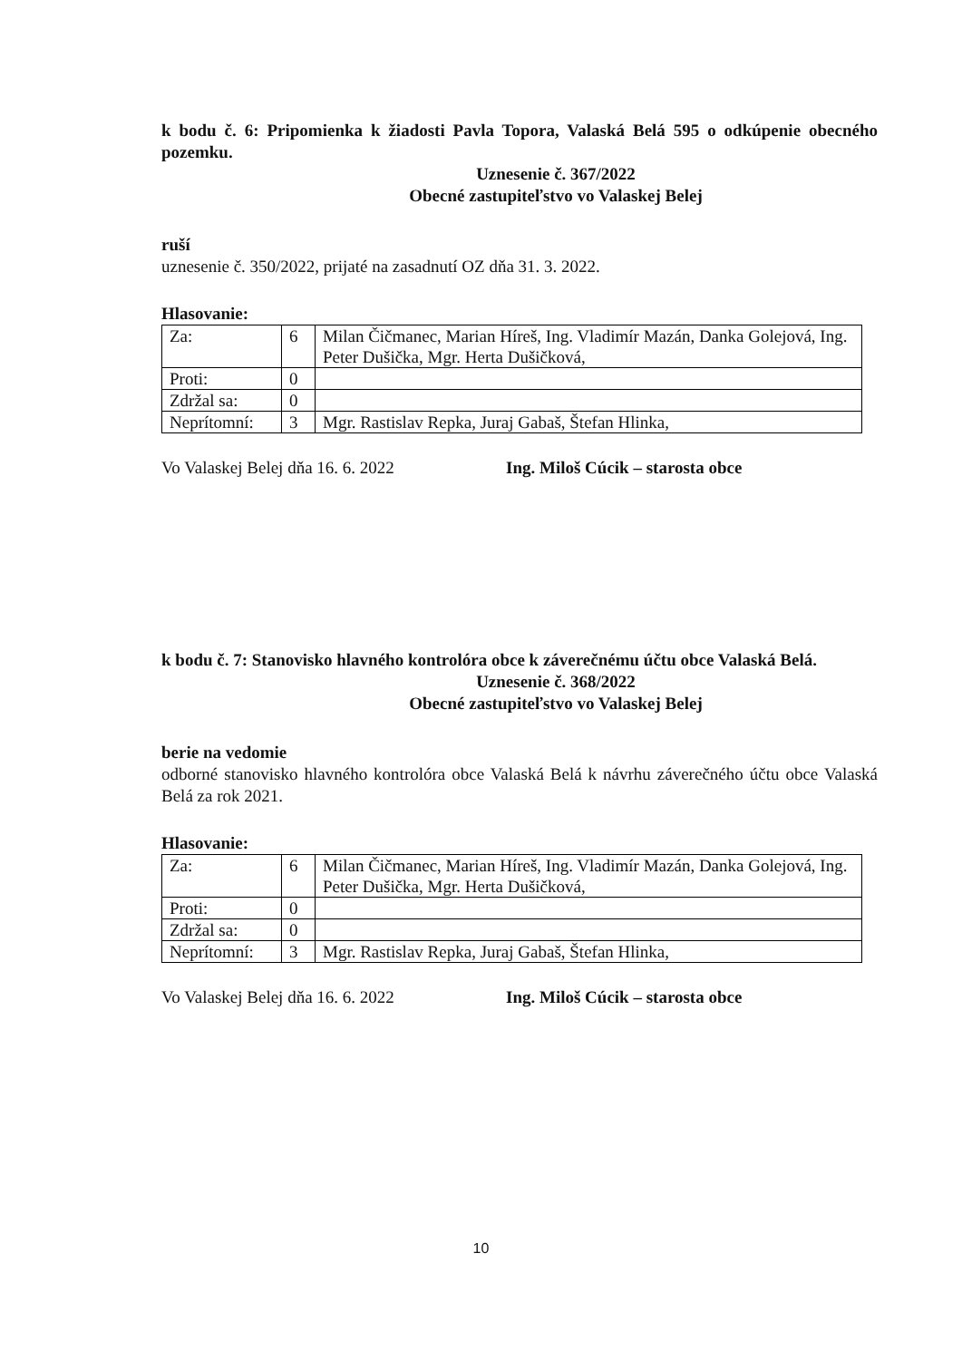k bodu č. 6: Pripomienka k žiadosti Pavla Topora, Valaská Belá 595 o odkúpenie obecného pozemku.
Uznesenie č. 367/2022
Obecné zastupiteľstvo vo Valaskej Belej
ruší
uznesenie č. 350/2022, prijaté na zasadnutí OZ dňa 31. 3. 2022.
Hlasovanie:
| Za: | 6 | Milan Čičmanec, Marian Híreš, Ing. Vladimír Mazán, Danka Golejová, Ing. Peter Dušička, Mgr. Herta Dušičková, |
| Proti: | 0 | |
| Zdržal sa: | 0 | |
| Neprítomní: | 3 | Mgr. Rastislav Repka, Juraj Gabaš, Štefan Hlinka, |
Vo Valaskej Belej dňa 16. 6. 2022 Ing. Miloš Cúcik – starosta obce
k bodu č. 7: Stanovisko hlavného kontrolóra obce k záverečnému účtu obce Valaská Belá.
Uznesenie č. 368/2022
Obecné zastupiteľstvo vo Valaskej Belej
berie na vedomie
odborné stanovisko hlavného kontrolóra obce Valaská Belá k návrhu záverečného účtu obce Valaská Belá za rok 2021.
Hlasovanie:
| Za: | 6 | Milan Čičmanec, Marian Híreš, Ing. Vladimír Mazán, Danka Golejová, Ing. Peter Dušička, Mgr. Herta Dušičková, |
| Proti: | 0 | |
| Zdržal sa: | 0 | |
| Neprítomní: | 3 | Mgr. Rastislav Repka, Juraj Gabaš, Štefan Hlinka, |
Vo Valaskej Belej dňa 16. 6. 2022 Ing. Miloš Cúcik – starosta obce
10